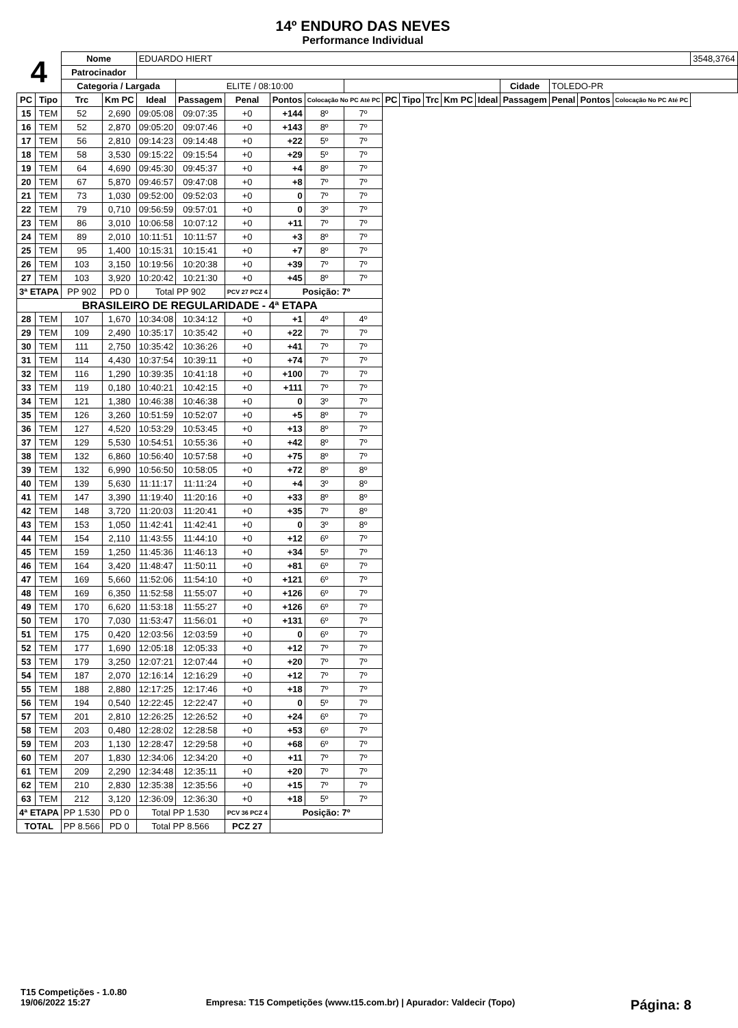14º ENDURO DAS NEVES
Performance Individual
| 4 | | Nome | | EDUARDO HIERT | | | | | | | | | | | | | | | 3548,3764 |
| | | Patrocinador | | | | | | | | | | | | | | | | | |
| | | Categoria / Largada | | | ELITE / 08:10:00 | | | | | | | | | | Cidade | TOLEDO-PR | | | |
| PC | Tipo | Trc | Km PC | Ideal | Passagem | Penal | Pontos | Colocação No PC Até PC | | PC | Tipo | Trc | Km PC | Ideal | Passagem | Penal | Pontos | Colocação No PC Até PC | |
| 15 | TEM | 52 | 2,690 | 09:05:08 | 09:07:35 | +0 | +144 | 8º | 7º | | | | | | | | | | |
| 16 | TEM | 52 | 2,870 | 09:05:20 | 09:07:46 | +0 | +143 | 8º | 7º | | | | | | | | | | |
| 17 | TEM | 56 | 2,810 | 09:14:23 | 09:14:48 | +0 | +22 | 5º | 7º | | | | | | | | | | |
| 18 | TEM | 58 | 3,530 | 09:15:22 | 09:15:54 | +0 | +29 | 5º | 7º | | | | | | | | | | |
| 19 | TEM | 64 | 4,690 | 09:45:30 | 09:45:37 | +0 | +4 | 8º | 7º | | | | | | | | | | |
| 20 | TEM | 67 | 5,870 | 09:46:57 | 09:47:08 | +0 | +8 | 7º | 7º | | | | | | | | | | |
| 21 | TEM | 73 | 1,030 | 09:52:00 | 09:52:03 | +0 | 0 | 7º | 7º | | | | | | | | | | |
| 22 | TEM | 79 | 0,710 | 09:56:59 | 09:57:01 | +0 | 0 | 3º | 7º | | | | | | | | | | |
| 23 | TEM | 86 | 3,010 | 10:06:58 | 10:07:12 | +0 | +11 | 7º | 7º | | | | | | | | | | |
| 24 | TEM | 89 | 2,010 | 10:11:51 | 10:11:57 | +0 | +3 | 8º | 7º | | | | | | | | | | |
| 25 | TEM | 95 | 1,400 | 10:15:31 | 10:15:41 | +0 | +7 | 8º | 7º | | | | | | | | | | |
| 26 | TEM | 103 | 3,150 | 10:19:56 | 10:20:38 | +0 | +39 | 7º | 7º | | | | | | | | | | |
| 27 | TEM | 103 | 3,920 | 10:20:42 | 10:21:30 | +0 | +45 | 8º | 7º | | | | | | | | | | |
| 3ª ETAPA | | PP 902 | PD 0 | Total PP 902 | | PCV 27 PCZ 4 | Posição: 7º | | | | | | | | | | | | |
| BRASILEIRO DE REGULARIDADE - 4ª ETAPA | | | | | | | | | | | | | | | | | | | |
| 28 | TEM | 107 | 1,670 | 10:34:08 | 10:34:12 | +0 | +1 | 4º | 4º | | | | | | | | | | |
| 29 | TEM | 109 | 2,490 | 10:35:17 | 10:35:42 | +0 | +22 | 7º | 7º | | | | | | | | | | |
| 30 | TEM | 111 | 2,750 | 10:35:42 | 10:36:26 | +0 | +41 | 7º | 7º | | | | | | | | | | |
| 31 | TEM | 114 | 4,430 | 10:37:54 | 10:39:11 | +0 | +74 | 7º | 7º | | | | | | | | | | |
| 32 | TEM | 116 | 1,290 | 10:39:35 | 10:41:18 | +0 | +100 | 7º | 7º | | | | | | | | | | |
| 33 | TEM | 119 | 0,180 | 10:40:21 | 10:42:15 | +0 | +111 | 7º | 7º | | | | | | | | | | |
| 34 | TEM | 121 | 1,380 | 10:46:38 | 10:46:38 | +0 | 0 | 3º | 7º | | | | | | | | | | |
| 35 | TEM | 126 | 3,260 | 10:51:59 | 10:52:07 | +0 | +5 | 8º | 7º | | | | | | | | | | |
| 36 | TEM | 127 | 4,520 | 10:53:29 | 10:53:45 | +0 | +13 | 8º | 7º | | | | | | | | | | |
| 37 | TEM | 129 | 5,530 | 10:54:51 | 10:55:36 | +0 | +42 | 8º | 7º | | | | | | | | | | |
| 38 | TEM | 132 | 6,860 | 10:56:40 | 10:57:58 | +0 | +75 | 8º | 7º | | | | | | | | | | |
| 39 | TEM | 132 | 6,990 | 10:56:50 | 10:58:05 | +0 | +72 | 8º | 8º | | | | | | | | | | |
| 40 | TEM | 139 | 5,630 | 11:11:17 | 11:11:24 | +0 | +4 | 3º | 8º | | | | | | | | | | |
| 41 | TEM | 147 | 3,390 | 11:19:40 | 11:20:16 | +0 | +33 | 8º | 8º | | | | | | | | | | |
| 42 | TEM | 148 | 3,720 | 11:20:03 | 11:20:41 | +0 | +35 | 7º | 8º | | | | | | | | | | |
| 43 | TEM | 153 | 1,050 | 11:42:41 | 11:42:41 | +0 | 0 | 3º | 8º | | | | | | | | | | |
| 44 | TEM | 154 | 2,110 | 11:43:55 | 11:44:10 | +0 | +12 | 6º | 7º | | | | | | | | | | |
| 45 | TEM | 159 | 1,250 | 11:45:36 | 11:46:13 | +0 | +34 | 5º | 7º | | | | | | | | | | |
| 46 | TEM | 164 | 3,420 | 11:48:47 | 11:50:11 | +0 | +81 | 6º | 7º | | | | | | | | | | |
| 47 | TEM | 169 | 5,660 | 11:52:06 | 11:54:10 | +0 | +121 | 6º | 7º | | | | | | | | | | |
| 48 | TEM | 169 | 6,350 | 11:52:58 | 11:55:07 | +0 | +126 | 6º | 7º | | | | | | | | | | |
| 49 | TEM | 170 | 6,620 | 11:53:18 | 11:55:27 | +0 | +126 | 6º | 7º | | | | | | | | | | |
| 50 | TEM | 170 | 7,030 | 11:53:47 | 11:56:01 | +0 | +131 | 6º | 7º | | | | | | | | | | |
| 51 | TEM | 175 | 0,420 | 12:03:56 | 12:03:59 | +0 | 0 | 6º | 7º | | | | | | | | | | |
| 52 | TEM | 177 | 1,690 | 12:05:18 | 12:05:33 | +0 | +12 | 7º | 7º | | | | | | | | | | |
| 53 | TEM | 179 | 3,250 | 12:07:21 | 12:07:44 | +0 | +20 | 7º | 7º | | | | | | | | | | |
| 54 | TEM | 187 | 2,070 | 12:16:14 | 12:16:29 | +0 | +12 | 7º | 7º | | | | | | | | | | |
| 55 | TEM | 188 | 2,880 | 12:17:25 | 12:17:46 | +0 | +18 | 7º | 7º | | | | | | | | | | |
| 56 | TEM | 194 | 0,540 | 12:22:45 | 12:22:47 | +0 | 0 | 5º | 7º | | | | | | | | | | |
| 57 | TEM | 201 | 2,810 | 12:26:25 | 12:26:52 | +0 | +24 | 6º | 7º | | | | | | | | | | |
| 58 | TEM | 203 | 0,480 | 12:28:02 | 12:28:58 | +0 | +53 | 6º | 7º | | | | | | | | | | |
| 59 | TEM | 203 | 1,130 | 12:28:47 | 12:29:58 | +0 | +68 | 6º | 7º | | | | | | | | | | |
| 60 | TEM | 207 | 1,830 | 12:34:06 | 12:34:20 | +0 | +11 | 7º | 7º | | | | | | | | | | |
| 61 | TEM | 209 | 2,290 | 12:34:48 | 12:35:11 | +0 | +20 | 7º | 7º | | | | | | | | | | |
| 62 | TEM | 210 | 2,830 | 12:35:38 | 12:35:56 | +0 | +15 | 7º | 7º | | | | | | | | | | |
| 63 | TEM | 212 | 3,120 | 12:36:09 | 12:36:30 | +0 | +18 | 5º | 7º | | | | | | | | | | |
| 4ª ETAPA | | PP 1.530 | PD 0 | Total PP 1.530 | | PCV 36 PCZ 4 | Posição: 7º | | | | | | | | | | | | |
| TOTAL | | PP 8.566 | PD 0 | Total PP 8.566 | | PCZ 27 | | | | | | | | | | | | | |
T15 Competições - 1.0.80
19/06/2022 15:27 Empresa: T15 Competições (www.t15.com.br) | Apurador: Valdecir (Topo) Página: 8